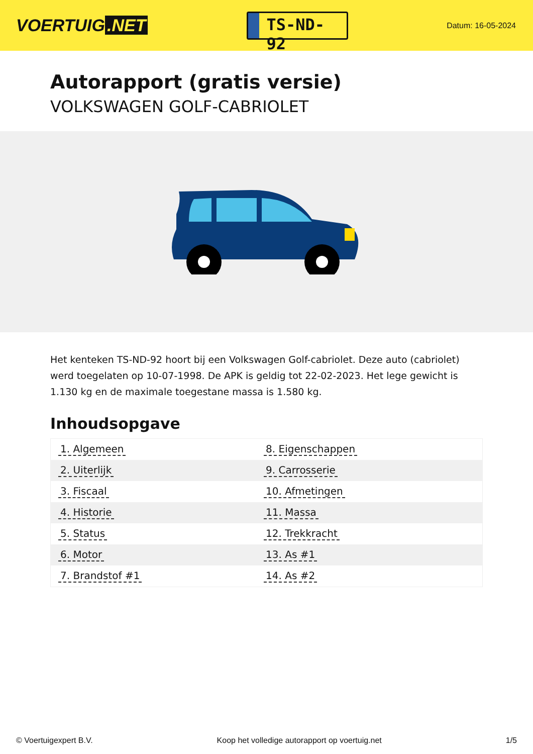VOERTUIG.NET
TS-ND-92
Datum: 16-05-2024
Autorapport (gratis versie)
VOLKSWAGEN GOLF-CABRIOLET
Het kenteken TS-ND-92 hoort bij een Volkswagen Golf-cabriolet. Deze auto (cabriolet) werd toegelaten op 10-07-1998. De APK is geldig tot 22-02-2023. Het lege gewicht is 1.130 kg en de maximale toegestane massa is 1.580 kg.
Inhoudsopgave
| 1. Algemeen | 8. Eigenschappen |
| 2. Uiterlijk | 9. Carrosserie |
| 3. Fiscaal | 10. Afmetingen |
| 4. Historie | 11. Massa |
| 5. Status | 12. Trekkracht |
| 6. Motor | 13. As #1 |
| 7. Brandstof #1 | 14. As #2 |
© Voertuigexpert B.V. Koop het volledige autorapport op voertuig.net 1/5